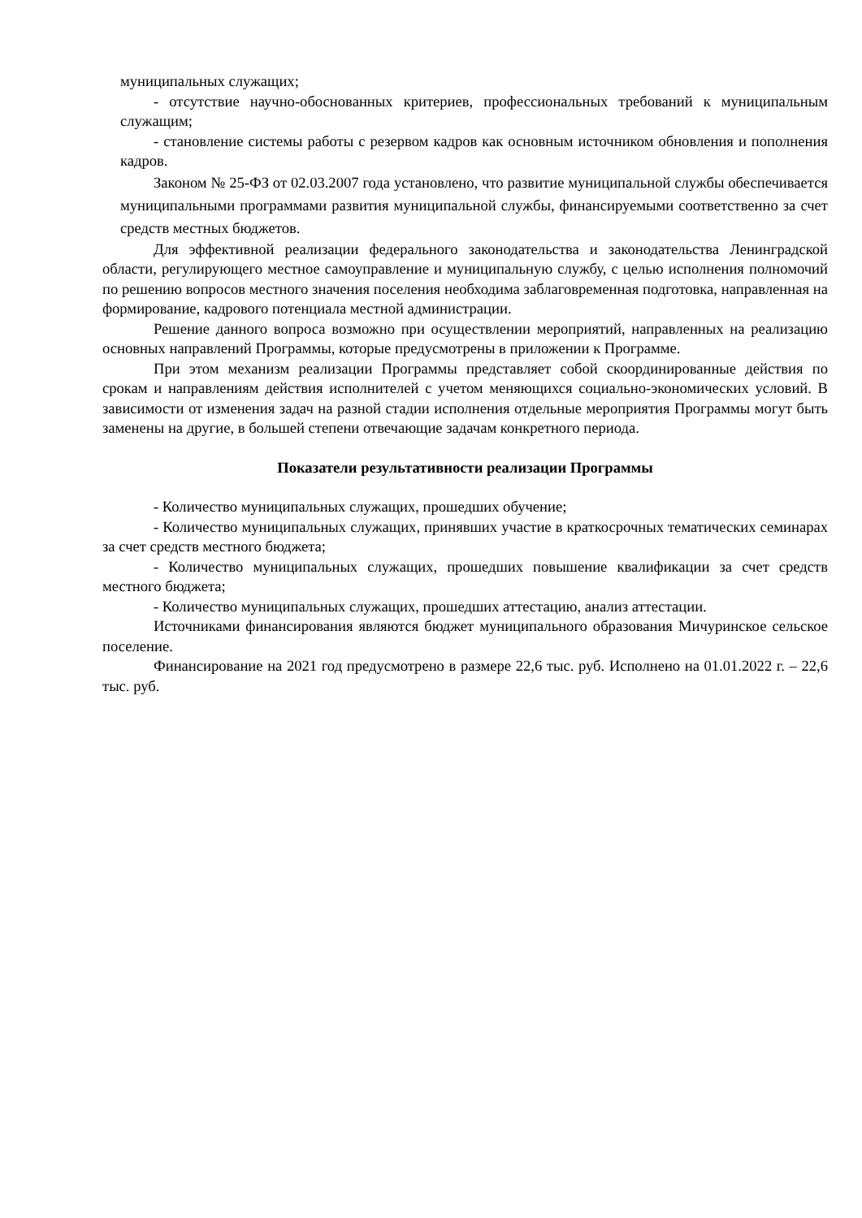муниципальных служащих;
- отсутствие научно-обоснованных критериев, профессиональных требований к муниципальным служащим;
- становление системы работы с резервом кадров как основным источником обновления и пополнения кадров.
Законом № 25-ФЗ от 02.03.2007 года установлено, что развитие муниципальной службы обеспечивается муниципальными программами развития муниципальной службы, финансируемыми соответственно за счет средств местных бюджетов.
Для эффективной реализации федерального законодательства и законодательства Ленинградской области, регулирующего местное самоуправление и муниципальную службу, с целью исполнения полномочий по решению вопросов местного значения поселения необходима заблаговременная подготовка, направленная на формирование, кадрового потенциала местной администрации.
Решение данного вопроса возможно при осуществлении мероприятий, направленных на реализацию основных направлений Программы, которые предусмотрены в приложении к Программе.
При этом механизм реализации Программы представляет собой скоординированные действия по срокам и направлениям действия исполнителей с учетом меняющихся социально-экономических условий. В зависимости от изменения задач на разной стадии исполнения отдельные мероприятия Программы могут быть заменены на другие, в большей степени отвечающие задачам конкретного периода.
Показатели результативности реализации Программы
- Количество муниципальных служащих, прошедших обучение;
- Количество муниципальных служащих, принявших участие в краткосрочных тематических семинарах за счет средств местного бюджета;
- Количество муниципальных служащих, прошедших повышение квалификации за счет средств местного бюджета;
- Количество муниципальных служащих, прошедших аттестацию, анализ аттестации.
Источниками финансирования являются бюджет муниципального образования Мичуринское сельское поселение.
Финансирование на 2021 год предусмотрено в размере 22,6 тыс. руб. Исполнено на 01.01.2022 г. – 22,6 тыс. руб.